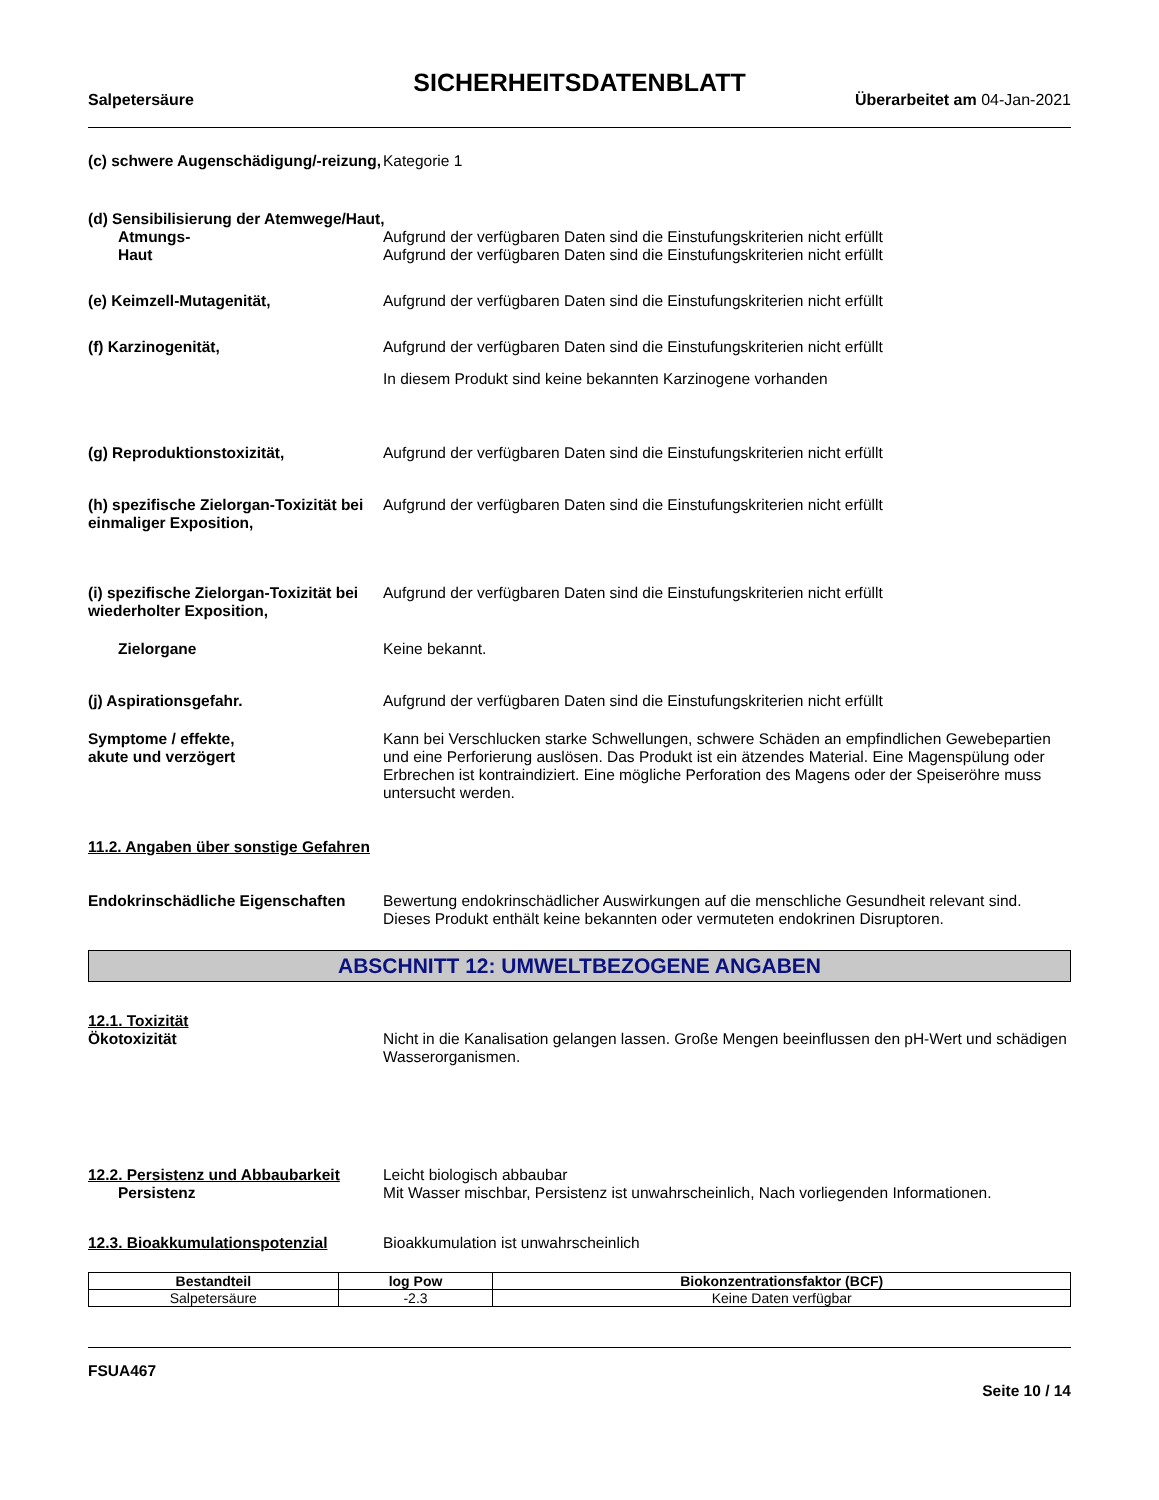SICHERHEITSDATENBLATT
Salpetersäure Überarbeitet am 04-Jan-2021
(c) schwere Augenschädigung/-reizung,
Kategorie 1
(d) Sensibilisierung der Atemwege/Haut,
Atmungs-
Haut
Aufgrund der verfügbaren Daten sind die Einstufungskriterien nicht erfüllt
Aufgrund der verfügbaren Daten sind die Einstufungskriterien nicht erfüllt
(e) Keimzell-Mutagenität, Aufgrund der verfügbaren Daten sind die Einstufungskriterien nicht erfüllt
(f) Karzinogenität, Aufgrund der verfügbaren Daten sind die Einstufungskriterien nicht erfüllt
In diesem Produkt sind keine bekannten Karzinogene vorhanden
(g) Reproduktionstoxizität, Aufgrund der verfügbaren Daten sind die Einstufungskriterien nicht erfüllt
(h) spezifische Zielorgan-Toxizität bei einmaliger Exposition,
Aufgrund der verfügbaren Daten sind die Einstufungskriterien nicht erfüllt
(i) spezifische Zielorgan-Toxizität bei wiederholter Exposition,
Aufgrund der verfügbaren Daten sind die Einstufungskriterien nicht erfüllt
Zielorgane Keine bekannt.
(j) Aspirationsgefahr. Aufgrund der verfügbaren Daten sind die Einstufungskriterien nicht erfüllt
Symptome / effekte,
akute und verzögert
Kann bei Verschlucken starke Schwellungen, schwere Schäden an empfindlichen Gewebepartien und eine Perforierung auslösen. Das Produkt ist ein ätzendes Material. Eine Magenspülung oder Erbrechen ist kontraindiziert. Eine mögliche Perforation des Magens oder der Speiseröhre muss untersucht werden.
11.2. Angaben über sonstige Gefahren
Endokrinschädliche Eigenschaften
Bewertung endokrinschädlicher Auswirkungen auf die menschliche Gesundheit relevant sind. Dieses Produkt enthält keine bekannten oder vermuteten endokrinen Disruptoren.
ABSCHNITT 12: UMWELTBEZOGENE ANGABEN
12.1. Toxizität
Ökotoxizität Nicht in die Kanalisation gelangen lassen. Große Mengen beeinflussen den pH-Wert und schädigen Wasserorganismen.
12.2. Persistenz und Abbaubarkeit
Persistenz
Leicht biologisch abbaubar
Mit Wasser mischbar, Persistenz ist unwahrscheinlich, Nach vorliegenden Informationen.
12.3. Bioakkumulationspotenzial Bioakkumulation ist unwahrscheinlich
| Bestandteil | log Pow | Biokonzentrationsfaktor (BCF) |
| --- | --- | --- |
| Salpetersäure | -2.3 | Keine Daten verfügbar |
FSUA467
Seite 10 / 14